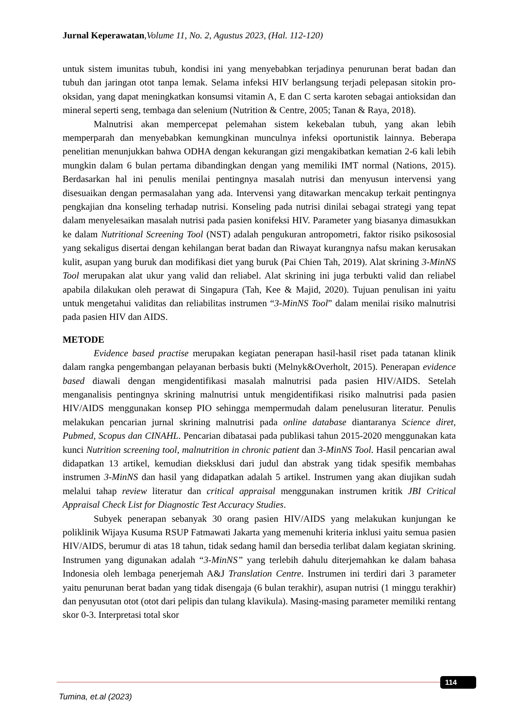Jurnal Keperawatan,Volume 11, No. 2, Agustus 2023, (Hal. 112-120)
untuk sistem imunitas tubuh, kondisi ini yang menyebabkan terjadinya penurunan berat badan dan tubuh dan jaringan otot tanpa lemak. Selama infeksi HIV berlangsung terjadi pelepasan sitokin pro-oksidan, yang dapat meningkatkan konsumsi vitamin A, E dan C serta karoten sebagai antioksidan dan mineral seperti seng, tembaga dan selenium (Nutrition & Centre, 2005; Tanan & Raya, 2018).
Malnutrisi akan mempercepat pelemahan sistem kekebalan tubuh, yang akan lebih memperparah dan menyebabkan kemungkinan munculnya infeksi oportunistik lainnya. Beberapa penelitian menunjukkan bahwa ODHA dengan kekurangan gizi mengakibatkan kematian 2-6 kali lebih mungkin dalam 6 bulan pertama dibandingkan dengan yang memiliki IMT normal (Nations, 2015). Berdasarkan hal ini penulis menilai pentingnya masalah nutrisi dan menyusun intervensi yang disesuaikan dengan permasalahan yang ada. Intervensi yang ditawarkan mencakup terkait pentingnya pengkajian dna konseling terhadap nutrisi. Konseling pada nutrisi dinilai sebagai strategi yang tepat dalam menyelesaikan masalah nutrisi pada pasien konifeksi HIV. Parameter yang biasanya dimasukkan ke dalam Nutritional Screening Tool (NST) adalah pengukuran antropometri, faktor risiko psikososial yang sekaligus disertai dengan kehilangan berat badan dan Riwayat kurangnya nafsu makan kerusakan kulit, asupan yang buruk dan modifikasi diet yang buruk (Pai Chien Tah, 2019). Alat skrining 3-MinNS Tool merupakan alat ukur yang valid dan reliabel. Alat skrining ini juga terbukti valid dan reliabel apabila dilakukan oleh perawat di Singapura (Tah, Kee & Majid, 2020). Tujuan penulisan ini yaitu untuk mengetahui validitas dan reliabilitas instrumen “3-MinNS Tool” dalam menilai risiko malnutrisi pada pasien HIV dan AIDS.
METODE
Evidence based practise merupakan kegiatan penerapan hasil-hasil riset pada tatanan klinik dalam rangka pengembangan pelayanan berbasis bukti (Melnyk&Overholt, 2015). Penerapan evidence based diawali dengan mengidentifikasi masalah malnutrisi pada pasien HIV/AIDS. Setelah menganalisis pentingnya skrining malnutrisi untuk mengidentifikasi risiko malnutrisi pada pasien HIV/AIDS menggunakan konsep PIO sehingga mempermudah dalam penelusuran literatur. Penulis melakukan pencarian jurnal skrining malnutrisi pada online database diantaranya Science diret, Pubmed, Scopus dan CINAHL. Pencarian dibatasai pada publikasi tahun 2015-2020 menggunakan kata kunci Nutrition screening tool, malnutrition in chronic patient dan 3-MinNS Tool. Hasil pencarian awal didapatkan 13 artikel, kemudian dieksklusi dari judul dan abstrak yang tidak spesifik membahas instrumen 3-MinNS dan hasil yang didapatkan adalah 5 artikel. Instrumen yang akan diujikan sudah melalui tahap review literatur dan critical appraisal menggunakan instrumen kritik JBI Critical Appraisal Check List for Diagnostic Test Accuracy Studies.
Subyek penerapan sebanyak 30 orang pasien HIV/AIDS yang melakukan kunjungan ke poliklinik Wijaya Kusuma RSUP Fatmawati Jakarta yang memenuhi kriteria inklusi yaitu semua pasien HIV/AIDS, berumur di atas 18 tahun, tidak sedang hamil dan bersedia terlibat dalam kegiatan skrining. Instrumen yang digunakan adalah “3-MinNS” yang terlebih dahulu diterjemahkan ke dalam bahasa Indonesia oleh lembaga penerjemah A&J Translation Centre. Instrumen ini terdiri dari 3 parameter yaitu penurunan berat badan yang tidak disengaja (6 bulan terakhir), asupan nutrisi (1 minggu terakhir) dan penyusutan otot (otot dari pelipis dan tulang klavikula). Masing-masing parameter memiliki rentang skor 0-3. Interpretasi total skor
114
Tumina, et.al (2023)